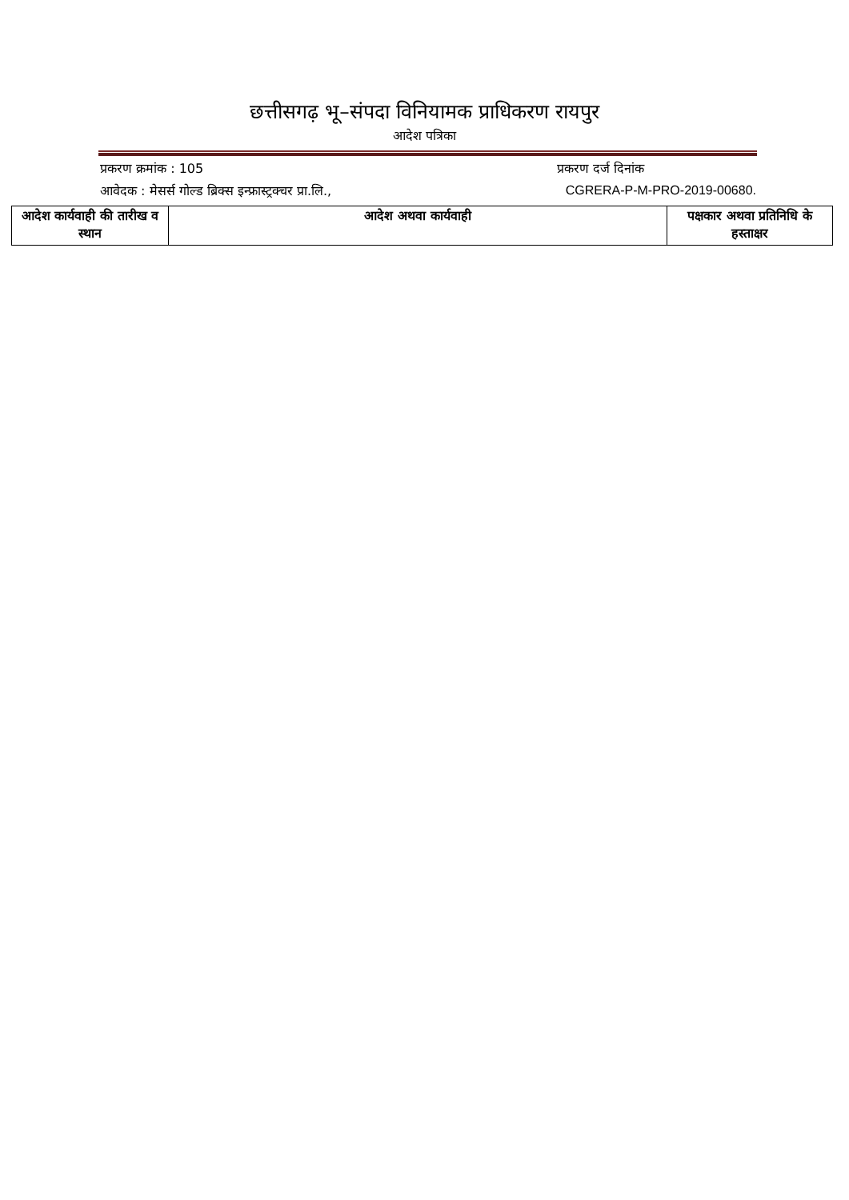छत्तीसगढ़ भू–संपदा विनियामक प्राधिकरण रायपुर
आदेश पत्रिका
प्रकरण क्रमांक : 105 प्रकरण दर्ज दिनांक
आवेदक : मेसर्स गोल्ड ब्रिक्स इन्फ्रास्ट्रक्चर प्रा.लि., CGRERA-P-M-PRO-2019-00680.
| आदेश कार्यवाही की तारीख व स्थान | आदेश अथवा कार्यवाही | पक्षकार अथवा प्रतिनिधि के हस्ताक्षर |
| --- | --- | --- |